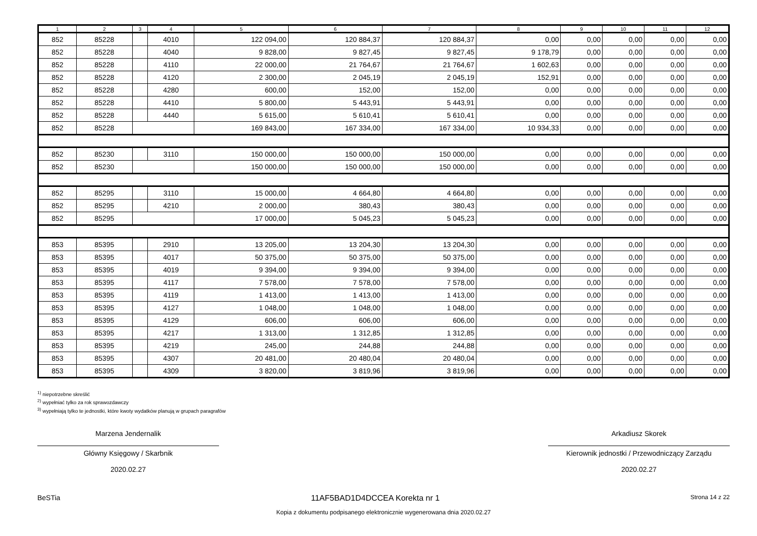| 1 | 2 | 3 | 4 | 5 | 6 | 7 | 8 | 9 | 10 | 11 | 12 |
| --- | --- | --- | --- | --- | --- | --- | --- | --- | --- | --- | --- |
| 852 | 85228 | | 4010 | 122 094,00 | 120 884,37 | 120 884,37 | 0,00 | 0,00 | 0,00 | 0,00 | 0,00 |
| 852 | 85228 | | 4040 | 9 828,00 | 9 827,45 | 9 827,45 | 9 178,79 | 0,00 | 0,00 | 0,00 | 0,00 |
| 852 | 85228 | | 4110 | 22 000,00 | 21 764,67 | 21 764,67 | 1 602,63 | 0,00 | 0,00 | 0,00 | 0,00 |
| 852 | 85228 | | 4120 | 2 300,00 | 2 045,19 | 2 045,19 | 152,91 | 0,00 | 0,00 | 0,00 | 0,00 |
| 852 | 85228 | | 4280 | 600,00 | 152,00 | 152,00 | 0,00 | 0,00 | 0,00 | 0,00 | 0,00 |
| 852 | 85228 | | 4410 | 5 800,00 | 5 443,91 | 5 443,91 | 0,00 | 0,00 | 0,00 | 0,00 | 0,00 |
| 852 | 85228 | | 4440 | 5 615,00 | 5 610,41 | 5 610,41 | 0,00 | 0,00 | 0,00 | 0,00 | 0,00 |
| 852 | 85228 | | | 169 843,00 | 167 334,00 | 167 334,00 | 10 934,33 | 0,00 | 0,00 | 0,00 | 0,00 |
| 852 | 85230 | | 3110 | 150 000,00 | 150 000,00 | 150 000,00 | 0,00 | 0,00 | 0,00 | 0,00 | 0,00 |
| 852 | 85230 | | | 150 000,00 | 150 000,00 | 150 000,00 | 0,00 | 0,00 | 0,00 | 0,00 | 0,00 |
| 852 | 85295 | | 3110 | 15 000,00 | 4 664,80 | 4 664,80 | 0,00 | 0,00 | 0,00 | 0,00 | 0,00 |
| 852 | 85295 | | 4210 | 2 000,00 | 380,43 | 380,43 | 0,00 | 0,00 | 0,00 | 0,00 | 0,00 |
| 852 | 85295 | | | 17 000,00 | 5 045,23 | 5 045,23 | 0,00 | 0,00 | 0,00 | 0,00 | 0,00 |
| 853 | 85395 | | 2910 | 13 205,00 | 13 204,30 | 13 204,30 | 0,00 | 0,00 | 0,00 | 0,00 | 0,00 |
| 853 | 85395 | | 4017 | 50 375,00 | 50 375,00 | 50 375,00 | 0,00 | 0,00 | 0,00 | 0,00 | 0,00 |
| 853 | 85395 | | 4019 | 9 394,00 | 9 394,00 | 9 394,00 | 0,00 | 0,00 | 0,00 | 0,00 | 0,00 |
| 853 | 85395 | | 4117 | 7 578,00 | 7 578,00 | 7 578,00 | 0,00 | 0,00 | 0,00 | 0,00 | 0,00 |
| 853 | 85395 | | 4119 | 1 413,00 | 1 413,00 | 1 413,00 | 0,00 | 0,00 | 0,00 | 0,00 | 0,00 |
| 853 | 85395 | | 4127 | 1 048,00 | 1 048,00 | 1 048,00 | 0,00 | 0,00 | 0,00 | 0,00 | 0,00 |
| 853 | 85395 | | 4129 | 606,00 | 606,00 | 606,00 | 0,00 | 0,00 | 0,00 | 0,00 | 0,00 |
| 853 | 85395 | | 4217 | 1 313,00 | 1 312,85 | 1 312,85 | 0,00 | 0,00 | 0,00 | 0,00 | 0,00 |
| 853 | 85395 | | 4219 | 245,00 | 244,88 | 244,88 | 0,00 | 0,00 | 0,00 | 0,00 | 0,00 |
| 853 | 85395 | | 4307 | 20 481,00 | 20 480,04 | 20 480,04 | 0,00 | 0,00 | 0,00 | 0,00 | 0,00 |
| 853 | 85395 | | 4309 | 3 820,00 | 3 819,96 | 3 819,96 | 0,00 | 0,00 | 0,00 | 0,00 | 0,00 |
<sup>1)</sup> niepotrzebne skreślić
<sup>2)</sup> wypełniać tylko za rok sprawozdawczy
<sup>3)</sup> wypełniają tylko te jednostki, które kwoty wydatków planują w grupach paragrafów
Marzena Jendernalik
Główny Księgowy / Skarbnik
2020.02.27
Arkadiusz Skorek
Kierownik jednostki / Przewodniczący Zarządu
2020.02.27
BeSTia 11AF5BAD1D4DCCEA Korekta nr 1 Strona 14 z 22
Kopia z dokumentu podpisanego elektronicznie wygenerowana dnia 2020.02.27